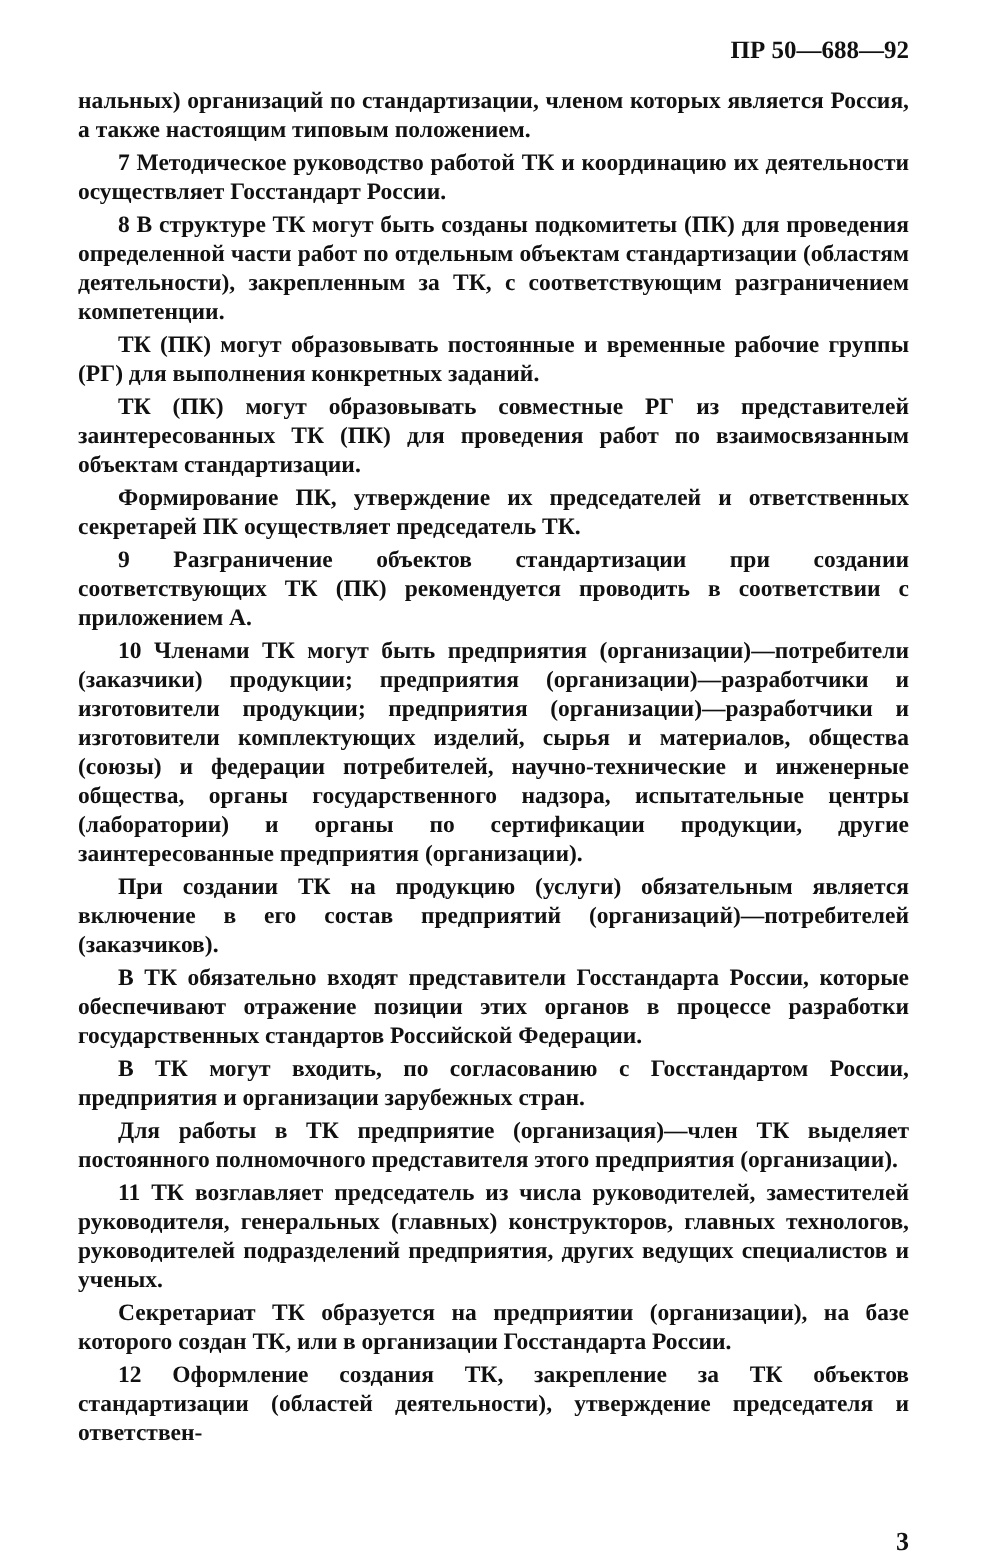ПР 50—688—92
нальных) организаций по стандартизации, членом которых является Россия, а также настоящим типовым положением.
7 Методическое руководство работой ТК и координацию их деятельности осуществляет Госстандарт России.
8 В структуре ТК могут быть созданы подкомитеты (ПК) для проведения определенной части работ по отдельным объектам стандартизации (областям деятельности), закрепленным за ТК, с соответствующим разграничением компетенции.
ТК (ПК) могут образовывать постоянные и временные рабочие группы (РГ) для выполнения конкретных заданий.
ТК (ПК) могут образовывать совместные РГ из представителей заинтересованных ТК (ПК) для проведения работ по взаимосвязанным объектам стандартизации.
Формирование ПК, утверждение их председателей и ответственных секретарей ПК осуществляет председатель ТК.
9 Разграничение объектов стандартизации при создании соответствующих ТК (ПК) рекомендуется проводить в соответствии с приложением А.
10 Членами ТК могут быть предприятия (организации)—потребители (заказчики) продукции; предприятия (организации)—разработчики и изготовители продукции; предприятия (организации)—разработчики и изготовители комплектующих изделий, сырья и материалов, общества (союзы) и федерации потребителей, научно-технические и инженерные общества, органы государственного надзора, испытательные центры (лаборатории) и органы по сертификации продукции, другие заинтересованные предприятия (организации).
При создании ТК на продукцию (услуги) обязательным является включение в его состав предприятий (организаций)—потребителей (заказчиков).
В ТК обязательно входят представители Госстандарта России, которые обеспечивают отражение позиции этих органов в процессе разработки государственных стандартов Российской Федерации.
В ТК могут входить, по согласованию с Госстандартом России, предприятия и организации зарубежных стран.
Для работы в ТК предприятие (организация)—член ТК выделяет постоянного полномочного представителя этого предприятия (организации).
11 ТК возглавляет председатель из числа руководителей, заместителей руководителя, генеральных (главных) конструкторов, главных технологов, руководителей подразделений предприятия, других ведущих специалистов и ученых.
Секретариат ТК образуется на предприятии (организации), на базе которого создан ТК, или в организации Госстандарта России.
12 Оформление создания ТК, закрепление за ТК объектов стандартизации (областей деятельности), утверждение председателя и ответствен-
3